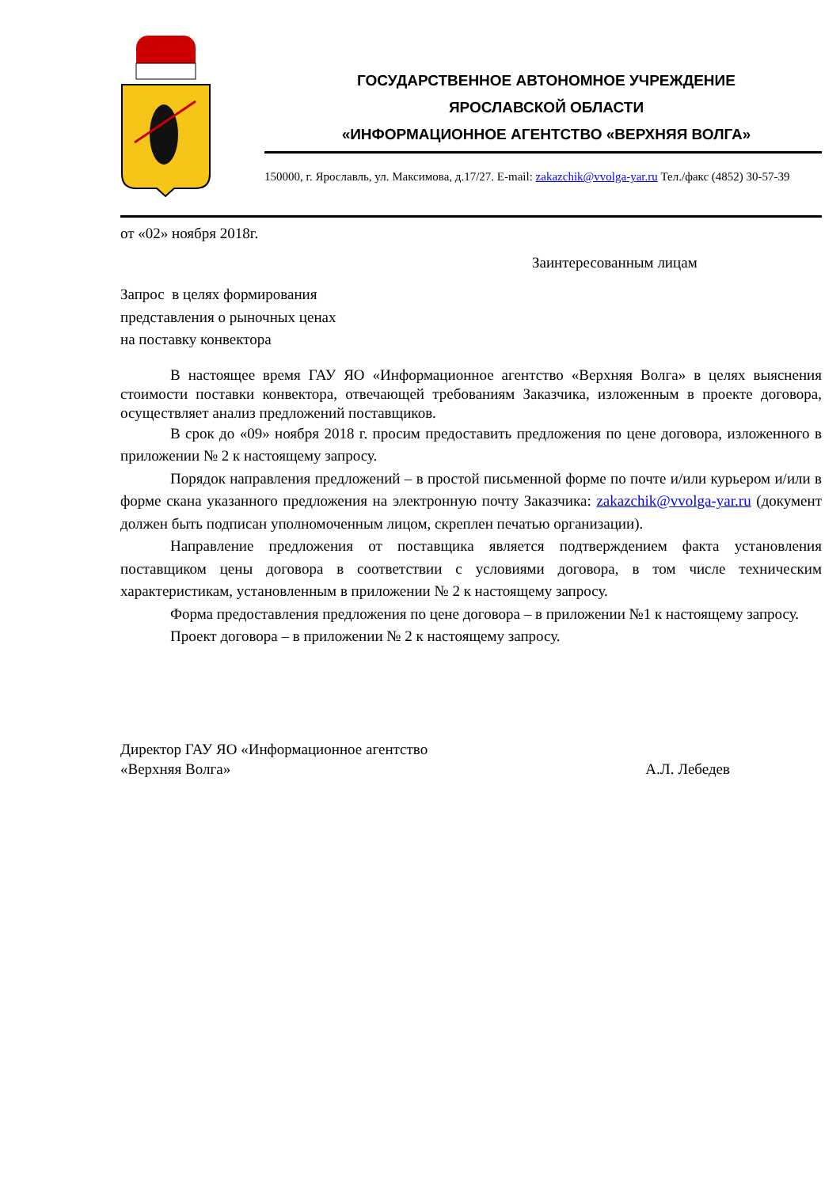ГОСУДАРСТВЕННОЕ АВТОНОМНОЕ УЧРЕЖДЕНИЕ
ЯРОСЛАВСКОЙ ОБЛАСТИ
«ИНФОРМАЦИОННОЕ АГЕНТСТВО «ВЕРХНЯЯ ВОЛГА»
150000, г. Ярославль, ул. Максимова, д.17/27. E-mail: zakazchik@vvolga-yar.ru Тел./факс (4852) 30-57-39
от «02» ноября 2018г.
Заинтересованным лицам
Запрос в целях формирования
представления о рыночных ценах
на поставку конвектора
В настоящее время ГАУ ЯО «Информационное агентство «Верхняя Волга» в целях выяснения стоимости поставки конвектора, отвечающей требованиям Заказчика, изложенным в проекте договора, осуществляет анализ предложений поставщиков.
В срок до «09» ноября 2018 г. просим предоставить предложения по цене договора, изложенного в приложении № 2 к настоящему запросу.
Порядок направления предложений – в простой письменной форме по почте и/или курьером и/или в форме скана указанного предложения на электронную почту Заказчика: zakazchik@vvolga-yar.ru (документ должен быть подписан уполномоченным лицом, скреплен печатью организации).
Направление предложения от поставщика является подтверждением факта установления поставщиком цены договора в соответствии с условиями договора, в том числе техническим характеристикам, установленным в приложении № 2 к настоящему запросу.
Форма предоставления предложения по цене договора – в приложении №1 к настоящему запросу.
Проект договора – в приложении № 2 к настоящему запросу.
Директор ГАУ ЯО «Информационное агентство
«Верхняя Волга» А.Л. Лебедев